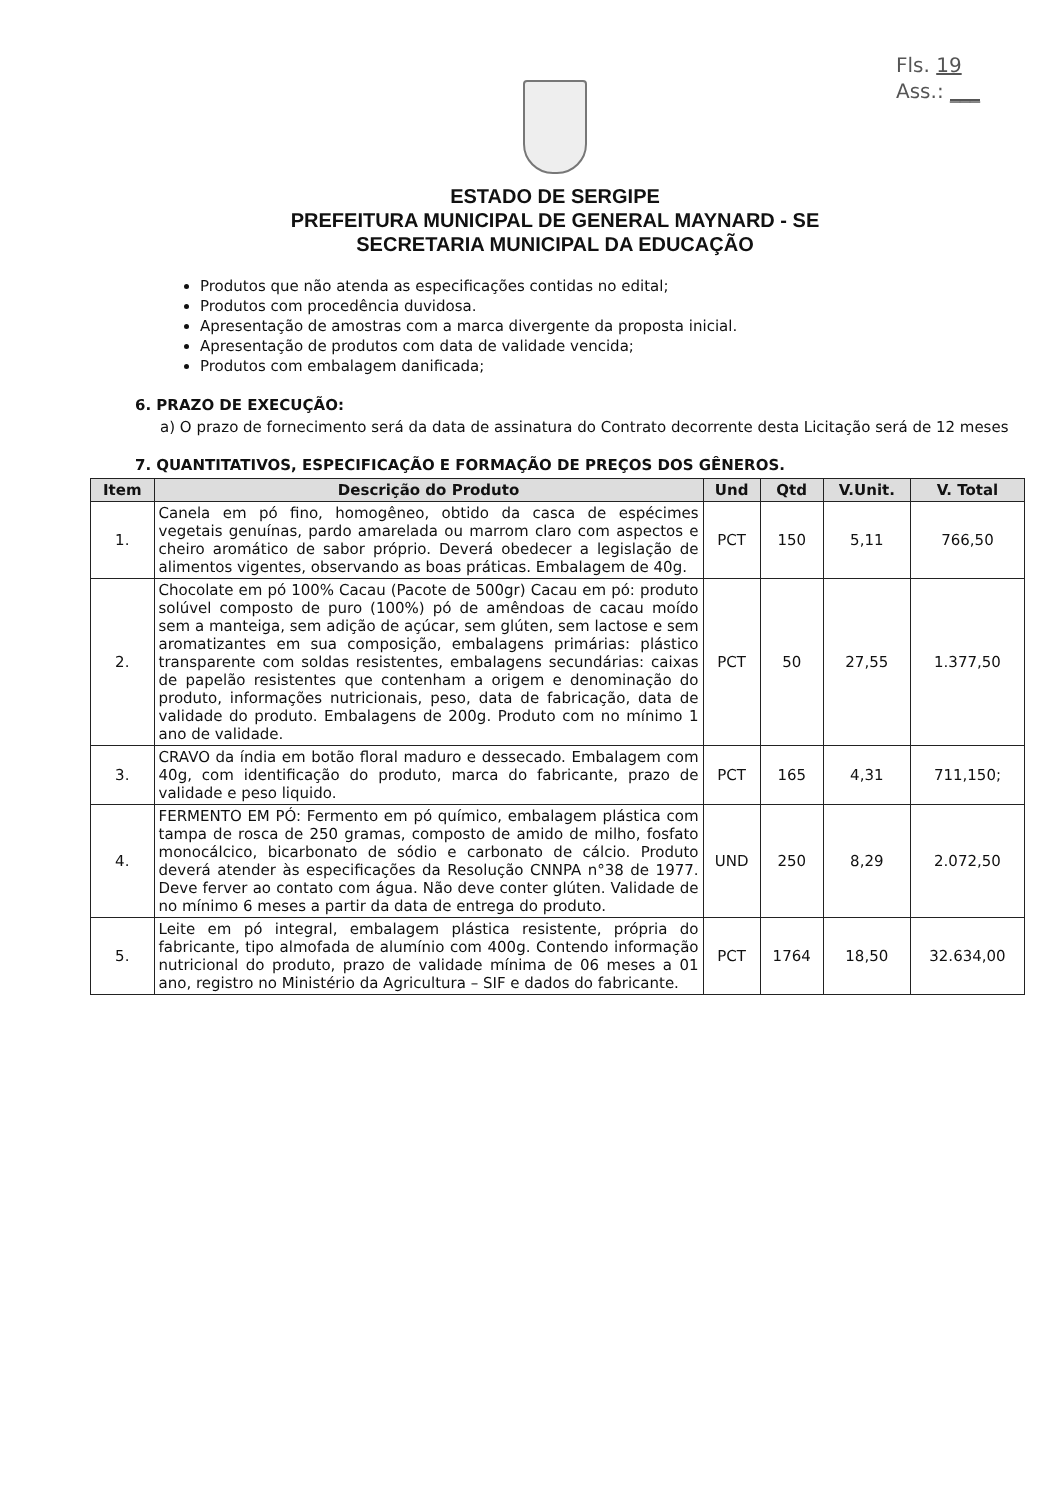Fls. 19
Ass.: ___
ESTADO DE SERGIPE
PREFEITURA MUNICIPAL DE GENERAL MAYNARD - SE
SECRETARIA MUNICIPAL DA EDUCAÇÃO
Produtos que não atenda as especificações contidas no edital;
Produtos com procedência duvidosa.
Apresentação de amostras com a marca divergente da proposta inicial.
Apresentação de produtos com data de validade vencida;
Produtos com embalagem danificada;
6. PRAZO DE EXECUÇÃO:
a) O prazo de fornecimento será da data de assinatura do Contrato decorrente desta Licitação será de 12 meses
7. QUANTITATIVOS, ESPECIFICAÇÃO E FORMAÇÃO DE PREÇOS DOS GÊNEROS.
| Item | Descrição do Produto | Und | Qtd | V.Unit. | V. Total |
| --- | --- | --- | --- | --- | --- |
| 1. | Canela em pó fino, homogêneo, obtido da casca de espécimes vegetais genuínas, pardo amarelada ou marrom claro com aspectos e cheiro aromático de sabor próprio. Deverá obedecer a legislação de alimentos vigentes, observando as boas práticas. Embalagem de 40g. | PCT | 150 | 5,11 | 766,50 |
| 2. | Chocolate em pó 100% Cacau (Pacote de 500gr) Cacau em pó: produto solúvel composto de puro (100%) pó de amêndoas de cacau moído sem a manteiga, sem adição de açúcar, sem glúten, sem lactose e sem aromatizantes em sua composição, embalagens primárias: plástico transparente com soldas resistentes, embalagens secundárias: caixas de papelão resistentes que contenham a origem e denominação do produto, informações nutricionais, peso, data de fabricação, data de validade do produto. Embalagens de 200g. Produto com no mínimo 1 ano de validade. | PCT | 50 | 27,55 | 1.377,50 |
| 3. | CRAVO da índia em botão floral maduro e dessecado. Embalagem com 40g, com identificação do produto, marca do fabricante, prazo de validade e peso liquido. | PCT | 165 | 4,31 | 711,150; |
| 4. | FERMENTO EM PÓ: Fermento em pó químico, embalagem plástica com tampa de rosca de 250 gramas, composto de amido de milho, fosfato monocálcico, bicarbonato de sódio e carbonato de cálcio. Produto deverá atender às especificações da Resolução CNNPA n°38 de 1977. Deve ferver ao contato com água. Não deve conter glúten. Validade de no mínimo 6 meses a partir da data de entrega do produto. | UND | 250 | 8,29 | 2.072,50 |
| 5. | Leite em pó integral, embalagem plástica resistente, própria do fabricante, tipo almofada de alumínio com 400g. Contendo informação nutricional do produto, prazo de validade mínima de 06 meses a 01 ano, registro no Ministério da Agricultura – SIF e dados do fabricante. | PCT | 1764 | 18,50 | 32.634,00 |